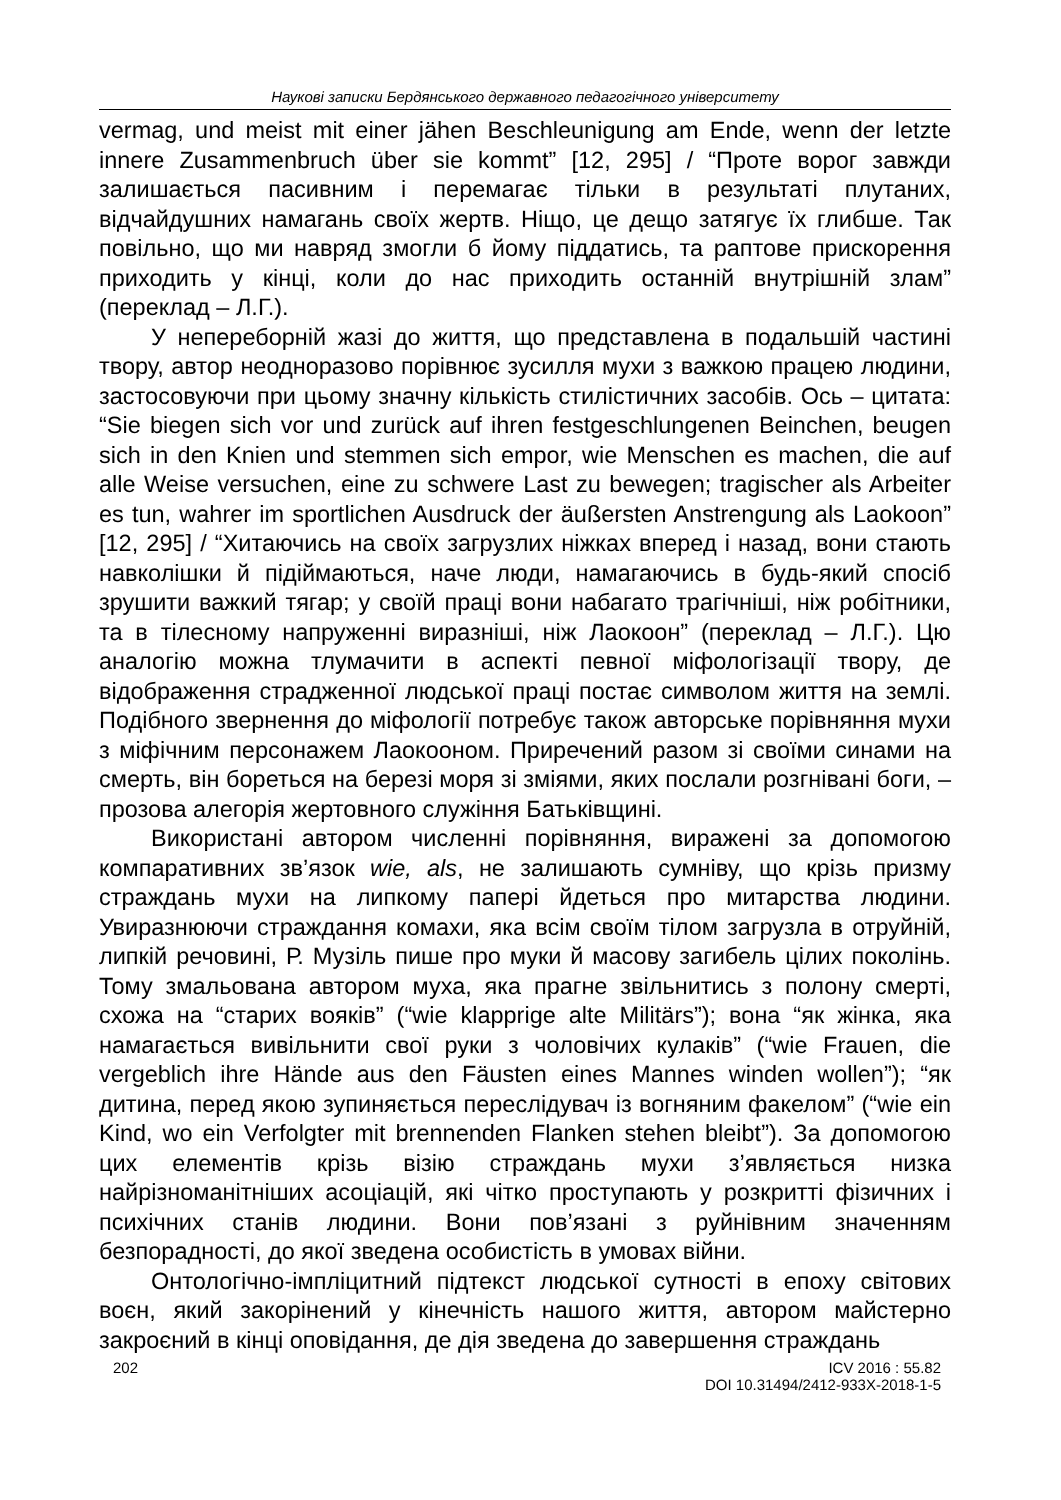Наукові записки Бердянського державного педагогічного університету
vermag, und meist mit einer jähen Beschleunigung am Ende, wenn der letzte innere Zusammenbruch über sie kommt” [12, 295] / “Проте ворог завжди залишається пасивним і перемагає тільки в результаті плутаних, відчайдушних намагань своїх жертв. Ніщо, це дещо затягує їх глибше. Так повільно, що ми навряд змогли б йому піддатись, та раптове прискорення приходить у кінці, коли до нас приходить останній внутрішній злам” (переклад – Л.Г.).
У непереборній жазі до життя, що представлена в подальшій частині твору, автор неодноразово порівнює зусилля мухи з важкою працею людини, застосовуючи при цьому значну кількість стилістичних засобів. Ось – цитата: “Sie biegen sich vor und zurück auf ihren festgeschlungenen Beinchen, beugen sich in den Knien und stemmen sich empor, wie Menschen es machen, die auf alle Weise versuchen, eine zu schwere Last zu bewegen; tragischer als Arbeiter es tun, wahrer im sportlichen Ausdruck der äußersten Anstrengung als Laokoon” [12, 295] / “Хитаючись на своїх загрузлих ніжках вперед і назад, вони стають навколішки й підіймаються, наче люди, намагаючись в будь-який спосіб зрушити важкий тягар; у своїй праці вони набагато трагічніші, ніж робітники, та в тілесному напруженні виразніші, ніж Лаокоон” (переклад – Л.Г.). Цю аналогію можна тлумачити в аспекті певної міфологізації твору, де відображення страдженної людської праці постає символом життя на землі. Подібного звернення до міфології потребує також авторське порівняння мухи з міфічним персонажем Лаокооном. Приречений разом зі своїми синами на смерть, він бореться на березі моря зі зміями, яких послали розгнівані боги, – прозова алегорія жертовного служіння Батьківщині.
Використані автором численні порівняння, виражені за допомогою компаративних зв’язок wie, als, не залишають сумніву, що крізь призму страждань мухи на липкому папері йдеться про митарства людини. Увиразнюючи страждання комахи, яка всім своїм тілом загрузла в отруйній, липкій речовині, Р. Музіль пише про муки й масову загибель цілих поколінь. Тому змальована автором муха, яка прагне звільнитись з полону смерті, схожа на “старих вояків” (“wie klapprige alte Militärs”); вона “як жінка, яка намагається вивільнити свої руки з чоловічих кулаків” (“wie Frauen, die vergeblich ihre Hände aus den Fäusten eines Mannes winden wollen”); “як дитина, перед якою зупиняється переслідувач із вогняним факелом” (“wie ein Kind, wo ein Verfolgter mit brennenden Flanken stehen bleibt”). За допомогою цих елементів крізь візію страждань мухи з’являється низка найрізноманітніших асоціацій, які чітко проступають у розкритті фізичних і психічних станів людини. Вони пов’язані з руйнівним значенням безпорадності, до якої зведена особистість в умовах війни.
Онтологічно-імпліцитний підтекст людської сутності в епоху світових воєн, який закорінений у кінечність нашого життя, автором майстерно закроєний в кінці оповідання, де дія зведена до завершення страждань
202 ICV 2016 : 55.82
DOI 10.31494/2412-933X-2018-1-5